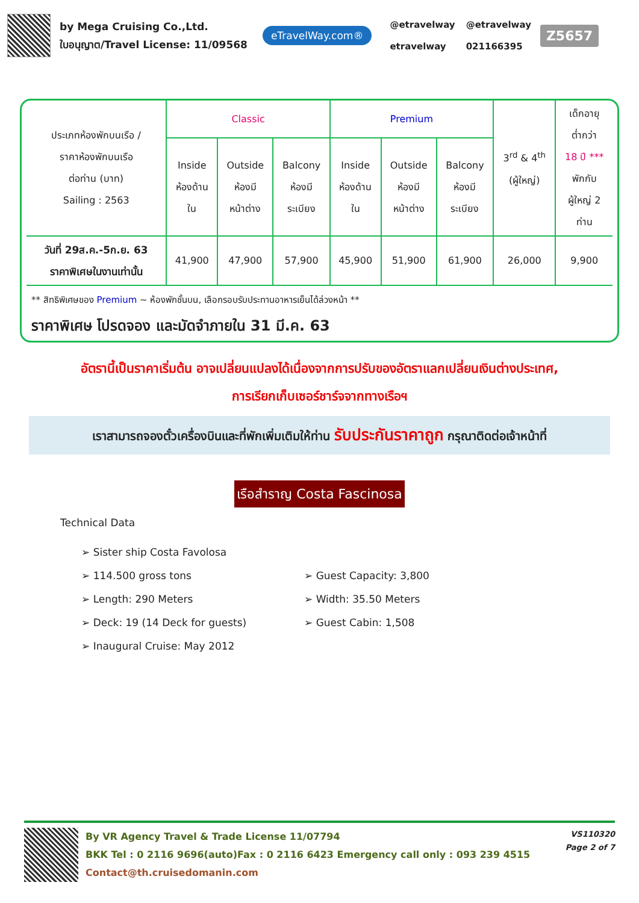by Mega Cruising Co.,Ltd.
ใบอนุญาต/Travel License: 11/09568
eTravelWay.com®
@etravelway
etravelway
@etravelway
021166395
Z5657
| ประเภทห้องพักบนเรือ / ราคาห้องพักบนเรือ ต่อท่าน (บาท) Sailing : 2563 | Classic | | | Premium | | | 3<sup>rd</sup> & 4<sup>th</sup> (ผู้ใหญ่) | เด็กอายุ ต่ำกว่า 18 ปี *** พักกับ ผู้ใหญ่ 2 ท่าน |
| --- | --- | --- | --- | --- | --- | --- | --- | --- |
| | Inside ห้องด้าน ใน | Outside ห้องมี หน้าต่าง | Balcony ห้องมี ระเบียง | Inside ห้องด้าน ใน | Outside ห้องมี หน้าต่าง | Balcony ห้องมี ระเบียง | | |
| วันที่ 29ส.ค.-5ก.ย. 63 ราคาพิเศษในงานเท่านั้น | 41,900 | 47,900 | 57,900 | 45,900 | 51,900 | 61,900 | 26,000 | 9,900 |
** สิทธิพิเศษของ Premium ~ ห้องพักชั้นบน, เลือกรอบรับประทานอาหารเย็นได้ล่วงหน้า **
ราคาพิเศษ โปรดจอง และมัดจำภายใน 31 มี.ค. 63
อัตรานี้เป็นราคาเริ่มต้น อาจเปลี่ยนแปลงได้เนื่องจากการปรับของอัตราแลกเปลี่ยนเงินต่างประเทศ,
การเรียกเก็บเซอร์ชาร์จจากทางเรือฯ
เราสามารถจองตั๋วเครื่องบินและที่พักเพิ่มเติมให้ท่าน รับประกันราคาถูก กรุณาติดต่อเจ้าหน้าที่
เรือสำราญ Costa Fascinosa
Technical Data
➢ Sister ship Costa Favolosa
➢ 114.500 gross tons
➢ Length: 290 Meters
➢ Deck: 19 (14 Deck for guests)
➢ Inaugural Cruise: May 2012
➢ Guest Capacity: 3,800
➢ Width: 35.50 Meters
➢ Guest Cabin: 1,508
By VR Agency Travel & Trade License 11/07794
BKK Tel : 0 2116 9696(auto)Fax : 0 2116 6423 Emergency call only : 093 239 4515
Contact@th.cruisedomanin.com
VS110320
Page 2 of 7